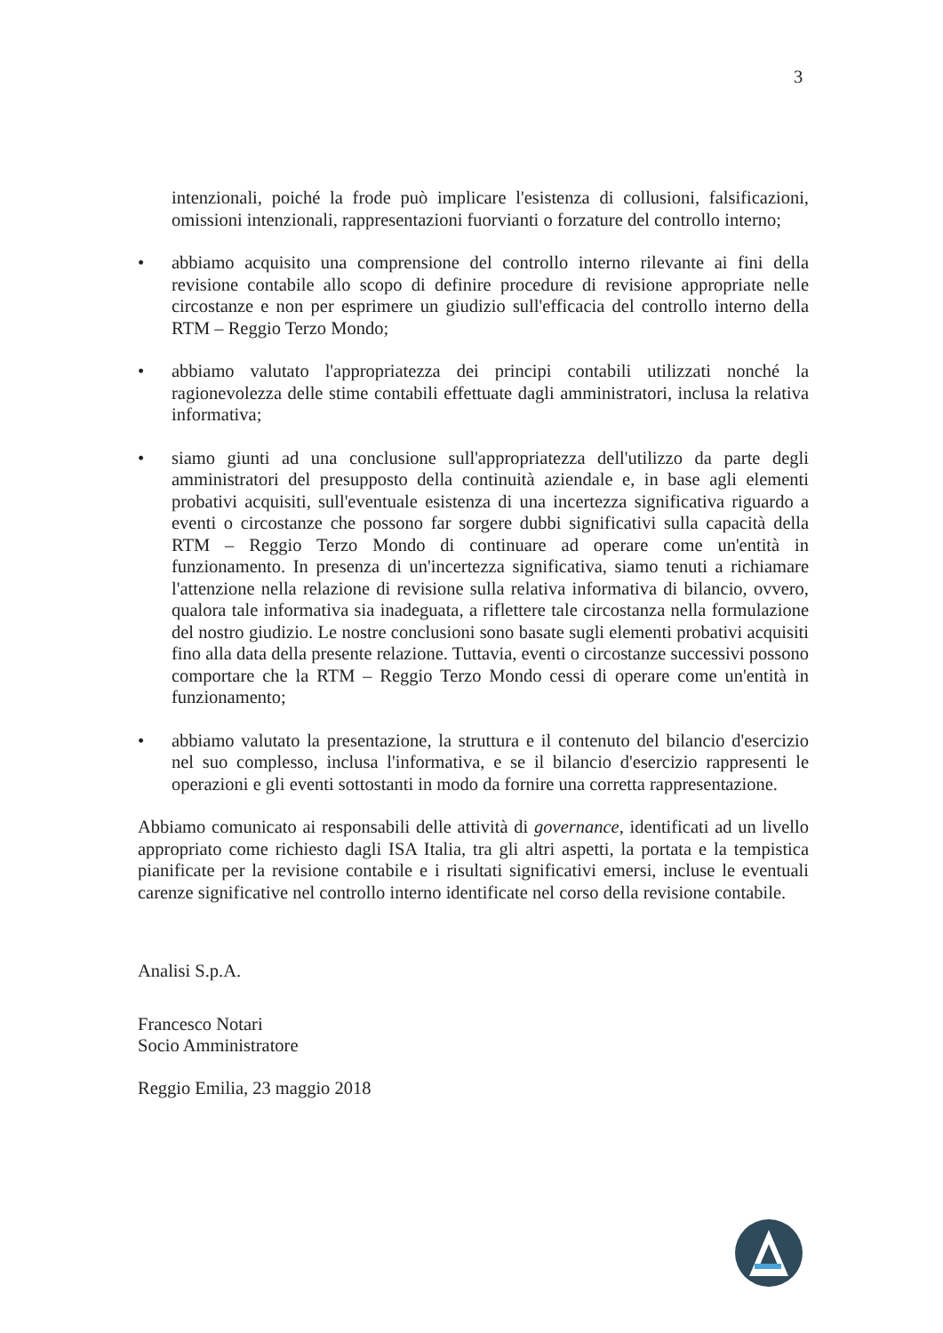3
intenzionali, poiché la frode può implicare l'esistenza di collusioni, falsificazioni, omissioni intenzionali, rappresentazioni fuorvianti o forzature del controllo interno;
• abbiamo acquisito una comprensione del controllo interno rilevante ai fini della revisione contabile allo scopo di definire procedure di revisione appropriate nelle circostanze e non per esprimere un giudizio sull'efficacia del controllo interno della RTM – Reggio Terzo Mondo;
• abbiamo valutato l'appropriatezza dei principi contabili utilizzati nonché la ragionevolezza delle stime contabili effettuate dagli amministratori, inclusa la relativa informativa;
• siamo giunti ad una conclusione sull'appropriatezza dell'utilizzo da parte degli amministratori del presupposto della continuità aziendale e, in base agli elementi probativi acquisiti, sull'eventuale esistenza di una incertezza significativa riguardo a eventi o circostanze che possono far sorgere dubbi significativi sulla capacità della RTM – Reggio Terzo Mondo di continuare ad operare come un'entità in funzionamento. In presenza di un'incertezza significativa, siamo tenuti a richiamare l'attenzione nella relazione di revisione sulla relativa informativa di bilancio, ovvero, qualora tale informativa sia inadeguata, a riflettere tale circostanza nella formulazione del nostro giudizio. Le nostre conclusioni sono basate sugli elementi probativi acquisiti fino alla data della presente relazione. Tuttavia, eventi o circostanze successivi possono comportare che la RTM – Reggio Terzo Mondo cessi di operare come un'entità in funzionamento;
• abbiamo valutato la presentazione, la struttura e il contenuto del bilancio d'esercizio nel suo complesso, inclusa l'informativa, e se il bilancio d'esercizio rappresenti le operazioni e gli eventi sottostanti in modo da fornire una corretta rappresentazione.
Abbiamo comunicato ai responsabili delle attività di governance, identificati ad un livello appropriato come richiesto dagli ISA Italia, tra gli altri aspetti, la portata e la tempistica pianificate per la revisione contabile e i risultati significativi emersi, incluse le eventuali carenze significative nel controllo interno identificate nel corso della revisione contabile.
Analisi S.p.A.
Francesco Notari
Socio Amministratore
Reggio Emilia, 23 maggio 2018